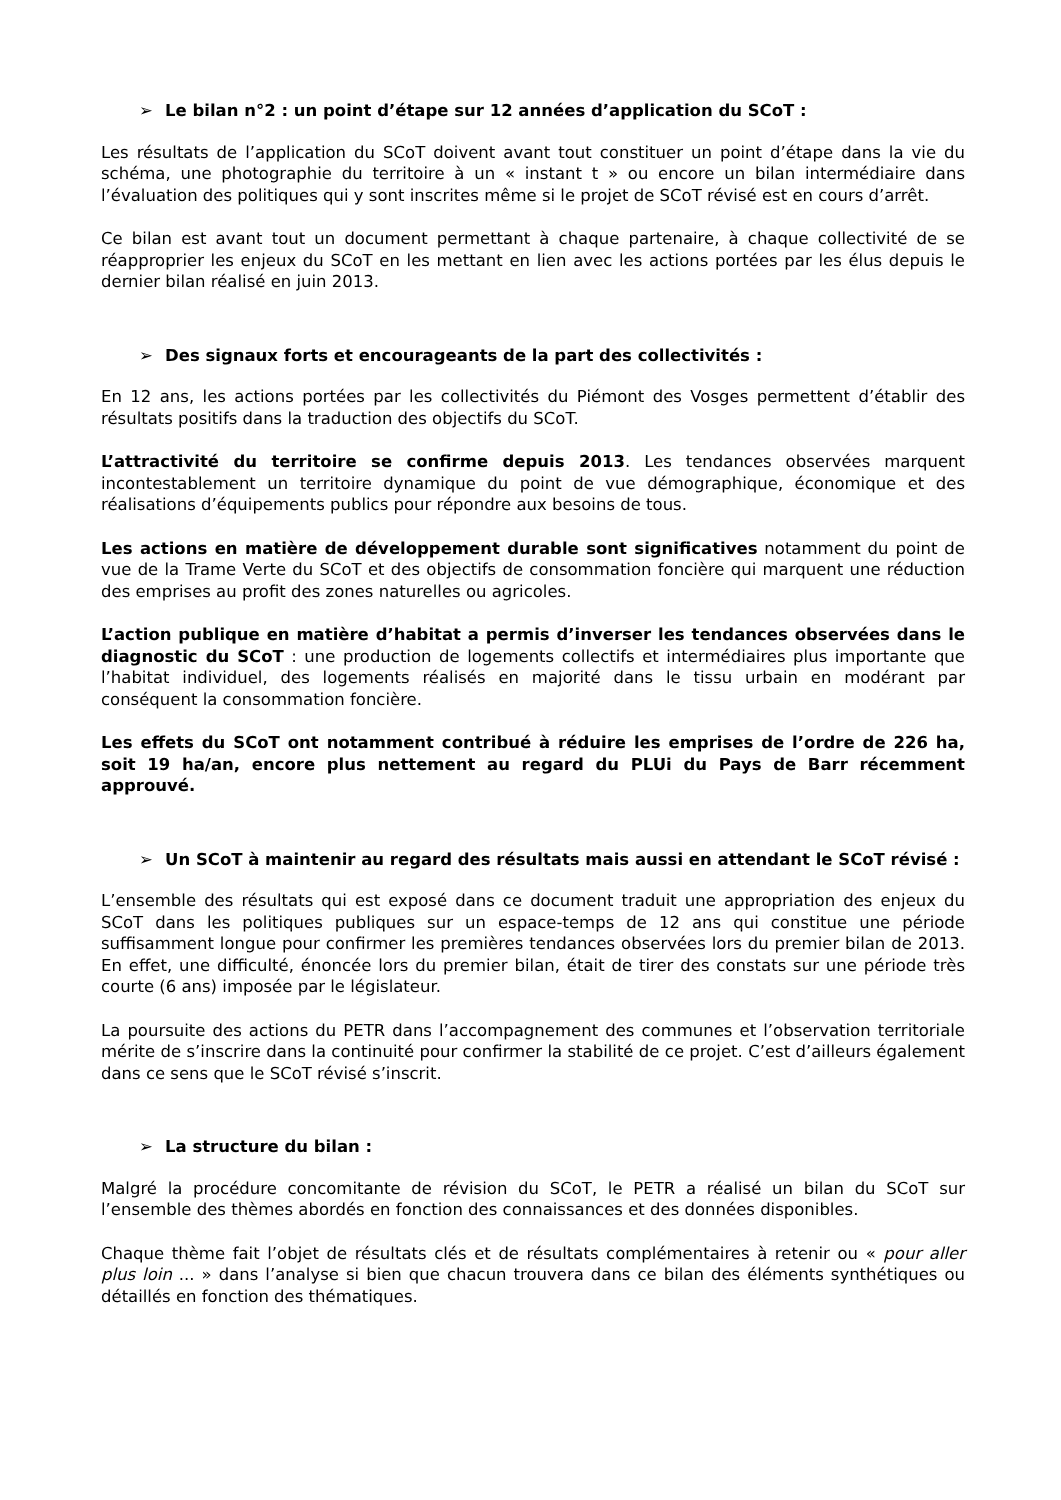➢ Le bilan n°2 : un point d’étape sur 12 années d’application du SCoT :
Les résultats de l’application du SCoT doivent avant tout constituer un point d’étape dans la vie du schéma, une photographie du territoire à un « instant t » ou encore un bilan intermédiaire dans l’évaluation des politiques qui y sont inscrites même si le projet de SCoT révisé est en cours d’arrêt.
Ce bilan est avant tout un document permettant à chaque partenaire, à chaque collectivité de se réapproprier les enjeux du SCoT en les mettant en lien avec les actions portées par les élus depuis le dernier bilan réalisé en juin 2013.
➢ Des signaux forts et encourageants de la part des collectivités :
En 12 ans, les actions portées par les collectivités du Piémont des Vosges permettent d’établir des résultats positifs dans la traduction des objectifs du SCoT.
L’attractivité du territoire se confirme depuis 2013. Les tendances observées marquent incontestablement un territoire dynamique du point de vue démographique, économique et des réalisations d’équipements publics pour répondre aux besoins de tous.
Les actions en matière de développement durable sont significatives notamment du point de vue de la Trame Verte du SCoT et des objectifs de consommation foncière qui marquent une réduction des emprises au profit des zones naturelles ou agricoles.
L’action publique en matière d’habitat a permis d’inverser les tendances observées dans le diagnostic du SCoT : une production de logements collectifs et intermédiaires plus importante que l’habitat individuel, des logements réalisés en majorité dans le tissu urbain en modérant par conséquent la consommation foncière.
Les effets du SCoT ont notamment contribué à réduire les emprises de l’ordre de 226 ha, soit 19 ha/an, encore plus nettement au regard du PLUi du Pays de Barr récemment approuvé.
➢ Un SCoT à maintenir au regard des résultats mais aussi en attendant le SCoT révisé :
L’ensemble des résultats qui est exposé dans ce document traduit une appropriation des enjeux du SCoT dans les politiques publiques sur un espace-temps de 12 ans qui constitue une période suffisamment longue pour confirmer les premières tendances observées lors du premier bilan de 2013. En effet, une difficulté, énoncée lors du premier bilan, était de tirer des constats sur une période très courte (6 ans) imposée par le législateur.
La poursuite des actions du PETR dans l’accompagnement des communes et l’observation territoriale mérite de s’inscrire dans la continuité pour confirmer la stabilité de ce projet. C’est d’ailleurs également dans ce sens que le SCoT révisé s’inscrit.
➢ La structure du bilan :
Malgré la procédure concomitante de révision du SCoT, le PETR a réalisé un bilan du SCoT sur l’ensemble des thèmes abordés en fonction des connaissances et des données disponibles.
Chaque thème fait l’objet de résultats clés et de résultats complémentaires à retenir ou « pour aller plus loin ... » dans l’analyse si bien que chacun trouvera dans ce bilan des éléments synthétiques ou détaillés en fonction des thématiques.